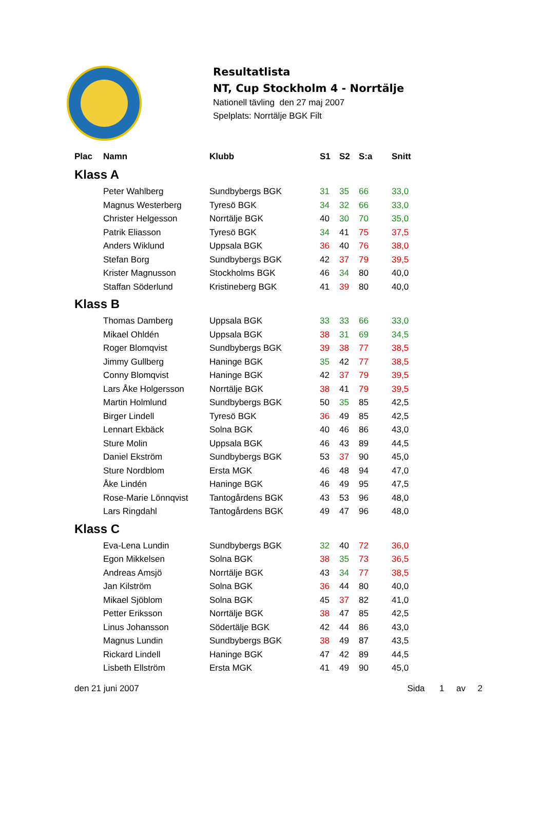Resultatlista
NT, Cup Stockholm 4 - Norrtälje
Nationell tävling den 27 maj 2007
Spelplats: Norrtälje BGK Filt
| Plac | Namn | Klubb | S1 | S2 | S:a | Snitt |
| --- | --- | --- | --- | --- | --- | --- |
| Klass A | | | | | | |
| | Peter Wahlberg | Sundbybergs BGK | 31 | 35 | 66 | 33,0 |
| | Magnus Westerberg | Tyresö BGK | 34 | 32 | 66 | 33,0 |
| | Christer Helgesson | Norrtälje BGK | 40 | 30 | 70 | 35,0 |
| | Patrik Eliasson | Tyresö BGK | 34 | 41 | 75 | 37,5 |
| | Anders Wiklund | Uppsala BGK | 36 | 40 | 76 | 38,0 |
| | Stefan Borg | Sundbybergs BGK | 42 | 37 | 79 | 39,5 |
| | Krister Magnusson | Stockholms BGK | 46 | 34 | 80 | 40,0 |
| | Staffan Söderlund | Kristineberg BGK | 41 | 39 | 80 | 40,0 |
| Klass B | | | | | | |
| | Thomas Damberg | Uppsala BGK | 33 | 33 | 66 | 33,0 |
| | Mikael Ohldén | Uppsala BGK | 38 | 31 | 69 | 34,5 |
| | Roger Blomqvist | Sundbybergs BGK | 39 | 38 | 77 | 38,5 |
| | Jimmy Gullberg | Haninge BGK | 35 | 42 | 77 | 38,5 |
| | Conny Blomqvist | Haninge BGK | 42 | 37 | 79 | 39,5 |
| | Lars Åke Holgersson | Norrtälje BGK | 38 | 41 | 79 | 39,5 |
| | Martin Holmlund | Sundbybergs BGK | 50 | 35 | 85 | 42,5 |
| | Birger Lindell | Tyresö BGK | 36 | 49 | 85 | 42,5 |
| | Lennart Ekbäck | Solna BGK | 40 | 46 | 86 | 43,0 |
| | Sture Molin | Uppsala BGK | 46 | 43 | 89 | 44,5 |
| | Daniel Ekström | Sundbybergs BGK | 53 | 37 | 90 | 45,0 |
| | Sture Nordblom | Ersta MGK | 46 | 48 | 94 | 47,0 |
| | Åke Lindén | Haninge BGK | 46 | 49 | 95 | 47,5 |
| | Rose-Marie Lönnqvist | Tantogårdens BGK | 43 | 53 | 96 | 48,0 |
| | Lars Ringdahl | Tantogårdens BGK | 49 | 47 | 96 | 48,0 |
| Klass C | | | | | | |
| | Eva-Lena Lundin | Sundbybergs BGK | 32 | 40 | 72 | 36,0 |
| | Egon Mikkelsen | Solna BGK | 38 | 35 | 73 | 36,5 |
| | Andreas Amsjö | Norrtälje BGK | 43 | 34 | 77 | 38,5 |
| | Jan Kilström | Solna BGK | 36 | 44 | 80 | 40,0 |
| | Mikael Sjöblom | Solna BGK | 45 | 37 | 82 | 41,0 |
| | Petter Eriksson | Norrtälje BGK | 38 | 47 | 85 | 42,5 |
| | Linus Johansson | Södertälje BGK | 42 | 44 | 86 | 43,0 |
| | Magnus Lundin | Sundbybergs BGK | 38 | 49 | 87 | 43,5 |
| | Rickard Lindell | Haninge BGK | 47 | 42 | 89 | 44,5 |
| | Lisbeth Ellström | Ersta MGK | 41 | 49 | 90 | 45,0 |
den 21 juni 2007 Sida 1 av 2